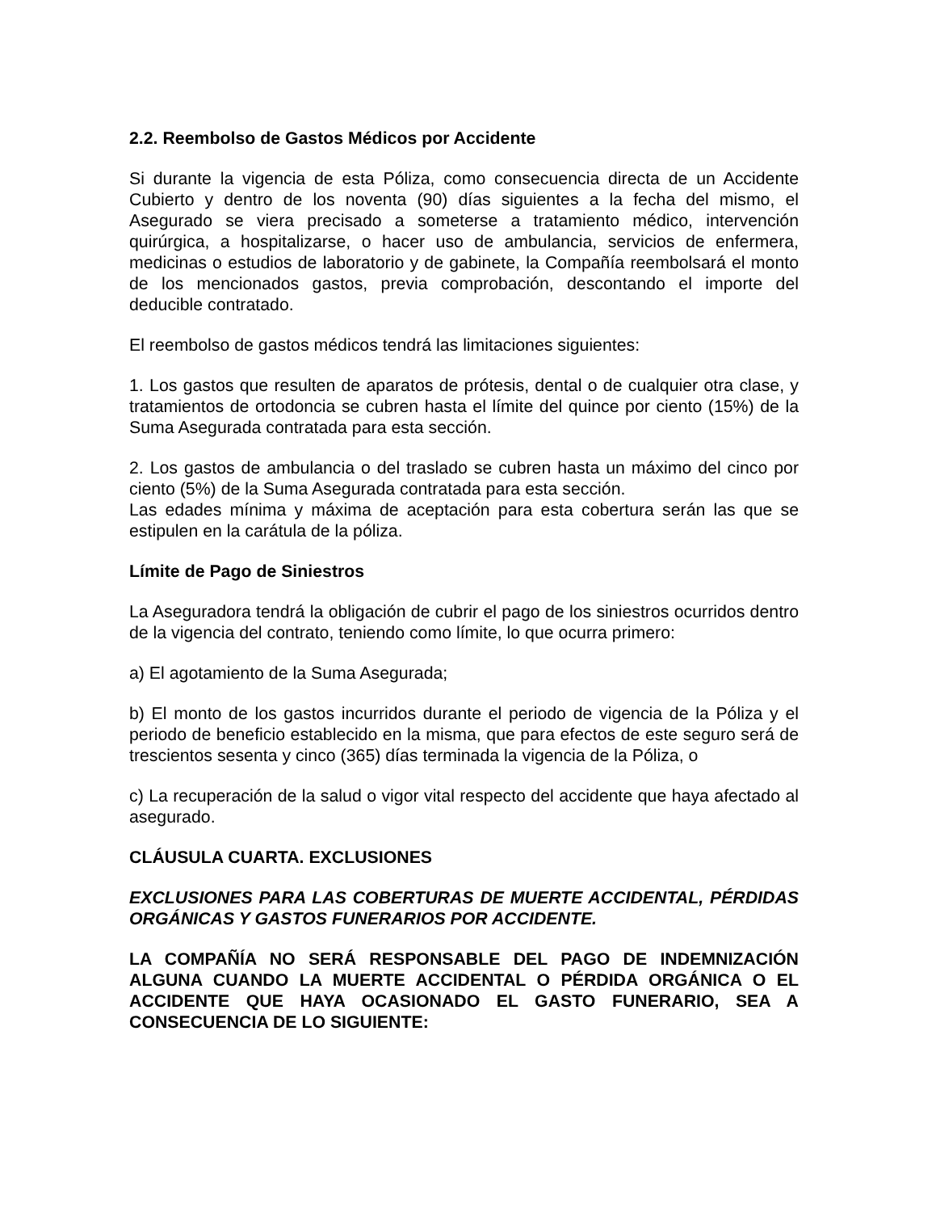2.2. Reembolso de Gastos Médicos por Accidente
Si durante la vigencia de esta Póliza, como consecuencia directa de un Accidente Cubierto y dentro de los noventa (90) días siguientes a la fecha del mismo, el Asegurado se viera precisado a someterse a tratamiento médico, intervención quirúrgica, a hospitalizarse, o hacer uso de ambulancia, servicios de enfermera, medicinas o estudios de laboratorio y de gabinete, la Compañía reembolsará el monto de los mencionados gastos, previa comprobación, descontando el importe del deducible contratado.
El reembolso de gastos médicos tendrá las limitaciones siguientes:
1. Los gastos que resulten de aparatos de prótesis, dental o de cualquier otra clase, y tratamientos de ortodoncia se cubren hasta el límite del quince por ciento (15%) de la Suma Asegurada contratada para esta sección.
2. Los gastos de ambulancia o del traslado se cubren hasta un máximo del cinco por ciento (5%) de la Suma Asegurada contratada para esta sección.
Las edades mínima y máxima de aceptación para esta cobertura serán las que se estipulen en la carátula de la póliza.
Límite de Pago de Siniestros
La Aseguradora tendrá la obligación de cubrir el pago de los siniestros ocurridos dentro de la vigencia del contrato, teniendo como límite, lo que ocurra primero:
a) El agotamiento de la Suma Asegurada;
b) El monto de los gastos incurridos durante el periodo de vigencia de la Póliza y el periodo de beneficio establecido en la misma, que para efectos de este seguro será de trescientos sesenta y cinco (365) días terminada la vigencia de la Póliza, o
c) La recuperación de la salud o vigor vital respecto del accidente que haya afectado al asegurado.
CLÁUSULA CUARTA. EXCLUSIONES
EXCLUSIONES PARA LAS COBERTURAS DE MUERTE ACCIDENTAL, PÉRDIDAS ORGÁNICAS Y GASTOS FUNERARIOS POR ACCIDENTE.
LA COMPAÑÍA NO SERÁ RESPONSABLE DEL PAGO DE INDEMNIZACIÓN ALGUNA CUANDO LA MUERTE ACCIDENTAL O PÉRDIDA ORGÁNICA O EL ACCIDENTE QUE HAYA OCASIONADO EL GASTO FUNERARIO, SEA A CONSECUENCIA DE LO SIGUIENTE: